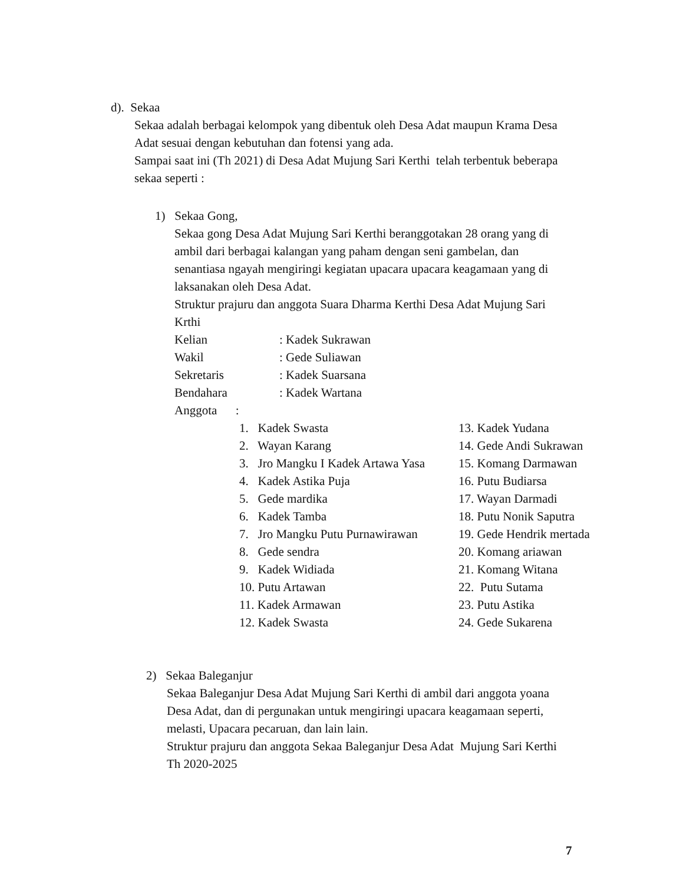d). Sekaa
Sekaa adalah berbagai kelompok yang dibentuk oleh Desa Adat maupun Krama Desa
Adat sesuai dengan kebutuhan dan fotensi yang ada.
Sampai saat ini (Th 2021) di Desa Adat Mujung Sari Kerthi telah terbentuk beberapa
sekaa seperti :
1) Sekaa Gong,
Sekaa gong Desa Adat Mujung Sari Kerthi beranggotakan 28 orang yang di
ambil dari berbagai kalangan yang paham dengan seni gambelan, dan
senantiasa ngayah mengiringi kegiatan upacara upacara keagamaan yang di
laksanakan oleh Desa Adat.
Struktur prajuru dan anggota Suara Dharma Kerthi Desa Adat Mujung Sari
Krthi
Kelian: Kadek Sukrawan
Wakil: Gede Suliawan
Sekretaris: Kadek Suarsana
Bendahara: Kadek Wartana
Anggota :
1. Kadek Swasta
2. Wayan Karang
3. Jro Mangku I Kadek Artawa Yasa
4. Kadek Astika Puja
5. Gede mardika
6. Kadek Tamba
7. Jro Mangku Putu Purnawirawan
8. Gede sendra
9. Kadek Widiada
10. Putu Artawan
11. Kadek Armawan
12. Kadek Swasta
13. Kadek Yudana
14. Gede Andi Sukrawan
15. Komang Darmawan
16. Putu Budiarsa
17. Wayan Darmadi
18. Putu Nonik Saputra
19. Gede Hendrik mertada
20. Komang ariawan
21. Komang Witana
22. Putu Sutama
23. Putu Astika
24. Gede Sukarena
2) Sekaa Baleganjur
Sekaa Baleganjur Desa Adat Mujung Sari Kerthi di ambil dari anggota yoana
Desa Adat, dan di pergunakan untuk mengiringi upacara keagamaan seperti,
melasti, Upacara pecaruan, dan lain lain.
Struktur prajuru dan anggota Sekaa Baleganjur Desa Adat Mujung Sari Kerthi
Th 2020-2025
7